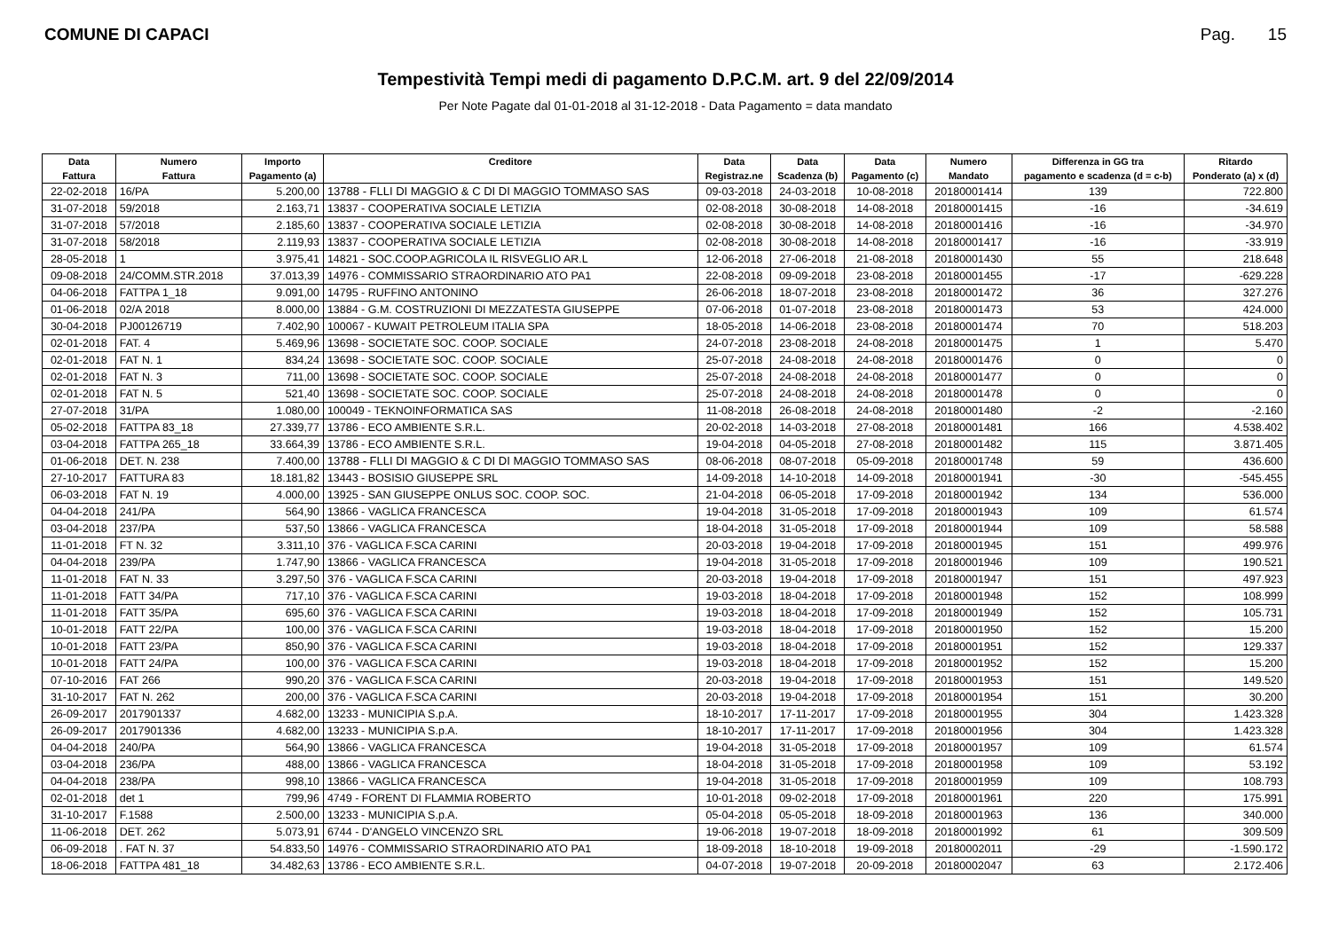COMUNE DI CAPACI Pag. 15
Tempestività Tempi medi di pagamento D.P.C.M. art. 9 del 22/09/2014
Per Note Pagate dal 01-01-2018 al 31-12-2018 - Data Pagamento = data mandato
| Data | Numero | Importo | Creditore | Data | Data | Data | Numero | Differenza in GG tra | Ritardo |
| --- | --- | --- | --- | --- | --- | --- | --- | --- | --- |
| Fattura | Fattura | Pagamento (a) | | Registraz.ne | Scadenza (b) | Pagamento (c) | Mandato | pagamento e scadenza (d = c-b) | Ponderato (a) x (d) |
| 22-02-2018 | 16/PA | 5.200,00 | 13788 - FLLI DI MAGGIO & C DI DI MAGGIO TOMMASO SAS | 09-03-2018 | 24-03-2018 | 10-08-2018 | 20180001414 | 139 | 722.800 |
| 31-07-2018 | 59/2018 | 2.163,71 | 13837 - COOPERATIVA SOCIALE LETIZIA | 02-08-2018 | 30-08-2018 | 14-08-2018 | 20180001415 | -16 | -34.619 |
| 31-07-2018 | 57/2018 | 2.185,60 | 13837 - COOPERATIVA SOCIALE LETIZIA | 02-08-2018 | 30-08-2018 | 14-08-2018 | 20180001416 | -16 | -34.970 |
| 31-07-2018 | 58/2018 | 2.119,93 | 13837 - COOPERATIVA SOCIALE LETIZIA | 02-08-2018 | 30-08-2018 | 14-08-2018 | 20180001417 | -16 | -33.919 |
| 28-05-2018 | 1 | 3.975,41 | 14821 - SOC.COOP.AGRICOLA IL RISVEGLIO AR.L | 12-06-2018 | 27-06-2018 | 21-08-2018 | 20180001430 | 55 | 218.648 |
| 09-08-2018 | 24/COMM.STR.2018 | 37.013,39 | 14976 - COMMISSARIO STRAORDINARIO ATO PA1 | 22-08-2018 | 09-09-2018 | 23-08-2018 | 20180001455 | -17 | -629.228 |
| 04-06-2018 | FATTPA 1_18 | 9.091,00 | 14795 - RUFFINO ANTONINO | 26-06-2018 | 18-07-2018 | 23-08-2018 | 20180001472 | 36 | 327.276 |
| 01-06-2018 | 02/A 2018 | 8.000,00 | 13884 - G.M. COSTRUZIONI DI MEZZATESTA GIUSEPPE | 07-06-2018 | 01-07-2018 | 23-08-2018 | 20180001473 | 53 | 424.000 |
| 30-04-2018 | PJ00126719 | 7.402,90 | 100067 - KUWAIT PETROLEUM ITALIA SPA | 18-05-2018 | 14-06-2018 | 23-08-2018 | 20180001474 | 70 | 518.203 |
| 02-01-2018 | FAT. 4 | 5.469,96 | 13698 - SOCIETATE SOC. COOP. SOCIALE | 24-07-2018 | 23-08-2018 | 24-08-2018 | 20180001475 | 1 | 5.470 |
| 02-01-2018 | FAT N. 1 | 834,24 | 13698 - SOCIETATE SOC. COOP. SOCIALE | 25-07-2018 | 24-08-2018 | 24-08-2018 | 20180001476 | 0 | 0 |
| 02-01-2018 | FAT N. 3 | 711,00 | 13698 - SOCIETATE SOC. COOP. SOCIALE | 25-07-2018 | 24-08-2018 | 24-08-2018 | 20180001477 | 0 | 0 |
| 02-01-2018 | FAT N. 5 | 521,40 | 13698 - SOCIETATE SOC. COOP. SOCIALE | 25-07-2018 | 24-08-2018 | 24-08-2018 | 20180001478 | 0 | 0 |
| 27-07-2018 | 31/PA | 1.080,00 | 100049 - TEKNOINFORMATICA SAS | 11-08-2018 | 26-08-2018 | 24-08-2018 | 20180001480 | -2 | -2.160 |
| 05-02-2018 | FATTPA 83_18 | 27.339,77 | 13786 - ECO AMBIENTE S.R.L. | 20-02-2018 | 14-03-2018 | 27-08-2018 | 20180001481 | 166 | 4.538.402 |
| 03-04-2018 | FATTPA 265_18 | 33.664,39 | 13786 - ECO AMBIENTE S.R.L. | 19-04-2018 | 04-05-2018 | 27-08-2018 | 20180001482 | 115 | 3.871.405 |
| 01-06-2018 | DET. N. 238 | 7.400,00 | 13788 - FLLI DI MAGGIO & C DI DI MAGGIO TOMMASO SAS | 08-06-2018 | 08-07-2018 | 05-09-2018 | 20180001748 | 59 | 436.600 |
| 27-10-2017 | FATTURA 83 | 18.181,82 | 13443 - BOSISIO GIUSEPPE SRL | 14-09-2018 | 14-10-2018 | 14-09-2018 | 20180001941 | -30 | -545.455 |
| 06-03-2018 | FAT N. 19 | 4.000,00 | 13925 - SAN GIUSEPPE ONLUS SOC. COOP. SOC. | 21-04-2018 | 06-05-2018 | 17-09-2018 | 20180001942 | 134 | 536.000 |
| 04-04-2018 | 241/PA | 564,90 | 13866 - VAGLICA FRANCESCA | 19-04-2018 | 31-05-2018 | 17-09-2018 | 20180001943 | 109 | 61.574 |
| 03-04-2018 | 237/PA | 537,50 | 13866 - VAGLICA FRANCESCA | 18-04-2018 | 31-05-2018 | 17-09-2018 | 20180001944 | 109 | 58.588 |
| 11-01-2018 | FT N. 32 | 3.311,10 | 376 - VAGLICA F.SCA CARINI | 20-03-2018 | 19-04-2018 | 17-09-2018 | 20180001945 | 151 | 499.976 |
| 04-04-2018 | 239/PA | 1.747,90 | 13866 - VAGLICA FRANCESCA | 19-04-2018 | 31-05-2018 | 17-09-2018 | 20180001946 | 109 | 190.521 |
| 11-01-2018 | FAT N. 33 | 3.297,50 | 376 - VAGLICA F.SCA CARINI | 20-03-2018 | 19-04-2018 | 17-09-2018 | 20180001947 | 151 | 497.923 |
| 11-01-2018 | FATT 34/PA | 717,10 | 376 - VAGLICA F.SCA CARINI | 19-03-2018 | 18-04-2018 | 17-09-2018 | 20180001948 | 152 | 108.999 |
| 11-01-2018 | FATT 35/PA | 695,60 | 376 - VAGLICA F.SCA CARINI | 19-03-2018 | 18-04-2018 | 17-09-2018 | 20180001949 | 152 | 105.731 |
| 10-01-2018 | FATT 22/PA | 100,00 | 376 - VAGLICA F.SCA CARINI | 19-03-2018 | 18-04-2018 | 17-09-2018 | 20180001950 | 152 | 15.200 |
| 10-01-2018 | FATT 23/PA | 850,90 | 376 - VAGLICA F.SCA CARINI | 19-03-2018 | 18-04-2018 | 17-09-2018 | 20180001951 | 152 | 129.337 |
| 10-01-2018 | FATT 24/PA | 100,00 | 376 - VAGLICA F.SCA CARINI | 19-03-2018 | 18-04-2018 | 17-09-2018 | 20180001952 | 152 | 15.200 |
| 07-10-2016 | FAT 266 | 990,20 | 376 - VAGLICA F.SCA CARINI | 20-03-2018 | 19-04-2018 | 17-09-2018 | 20180001953 | 151 | 149.520 |
| 31-10-2017 | FAT N. 262 | 200,00 | 376 - VAGLICA F.SCA CARINI | 20-03-2018 | 19-04-2018 | 17-09-2018 | 20180001954 | 151 | 30.200 |
| 26-09-2017 | 2017901337 | 4.682,00 | 13233 - MUNICIPIA S.p.A. | 18-10-2017 | 17-11-2017 | 17-09-2018 | 20180001955 | 304 | 1.423.328 |
| 26-09-2017 | 2017901336 | 4.682,00 | 13233 - MUNICIPIA S.p.A. | 18-10-2017 | 17-11-2017 | 17-09-2018 | 20180001956 | 304 | 1.423.328 |
| 04-04-2018 | 240/PA | 564,90 | 13866 - VAGLICA FRANCESCA | 19-04-2018 | 31-05-2018 | 17-09-2018 | 20180001957 | 109 | 61.574 |
| 03-04-2018 | 236/PA | 488,00 | 13866 - VAGLICA FRANCESCA | 18-04-2018 | 31-05-2018 | 17-09-2018 | 20180001958 | 109 | 53.192 |
| 04-04-2018 | 238/PA | 998,10 | 13866 - VAGLICA FRANCESCA | 19-04-2018 | 31-05-2018 | 17-09-2018 | 20180001959 | 109 | 108.793 |
| 02-01-2018 | det 1 | 799,96 | 4749 - FORENT DI FLAMMIA ROBERTO | 10-01-2018 | 09-02-2018 | 17-09-2018 | 20180001961 | 220 | 175.991 |
| 31-10-2017 | F.1588 | 2.500,00 | 13233 - MUNICIPIA S.p.A. | 05-04-2018 | 05-05-2018 | 18-09-2018 | 20180001963 | 136 | 340.000 |
| 11-06-2018 | DET. 262 | 5.073,91 | 6744 - D'ANGELO VINCENZO SRL | 19-06-2018 | 19-07-2018 | 18-09-2018 | 20180001992 | 61 | 309.509 |
| 06-09-2018 | . FAT N. 37 | 54.833,50 | 14976 - COMMISSARIO STRAORDINARIO ATO PA1 | 18-09-2018 | 18-10-2018 | 19-09-2018 | 20180002011 | -29 | -1.590.172 |
| 18-06-2018 | FATTPA 481_18 | 34.482,63 | 13786 - ECO AMBIENTE S.R.L. | 04-07-2018 | 19-07-2018 | 20-09-2018 | 20180002047 | 63 | 2.172.406 |